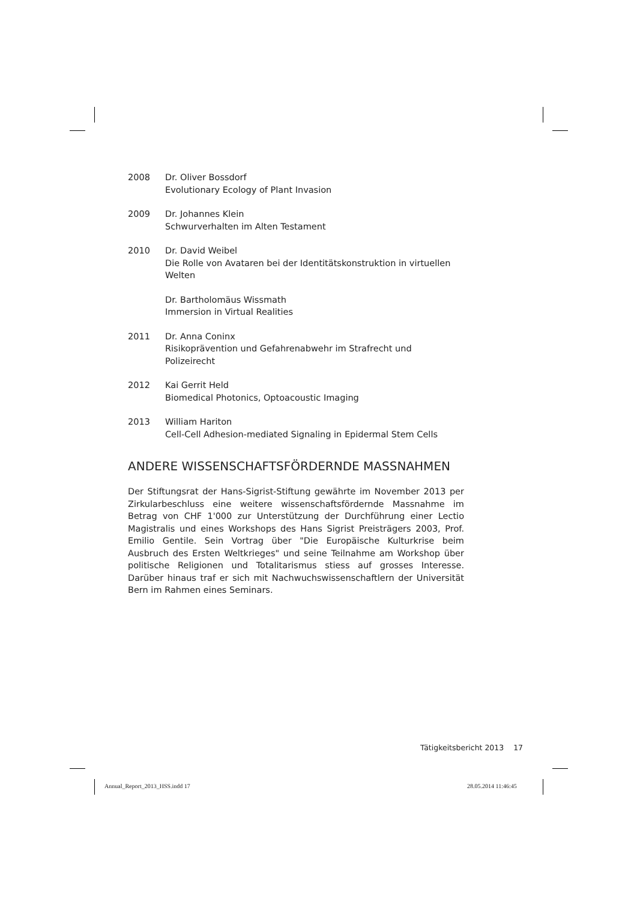2008 Dr. Oliver Bossdorf
Evolutionary Ecology of Plant Invasion
2009 Dr. Johannes Klein
Schwurverhalten im Alten Testament
2010 Dr. David Weibel
Die Rolle von Avataren bei der Identitätskonstruktion in virtuellen Welten
Dr. Bartholomäus Wissmath
Immersion in Virtual Realities
2011 Dr. Anna Coninx
Risikoprävention und Gefahrenabwehr im Strafrecht und Polizeirecht
2012 Kai Gerrit Held
Biomedical Photonics, Optoacoustic Imaging
2013 William Hariton
Cell-Cell Adhesion-mediated Signaling in Epidermal Stem Cells
ANDERE WISSENSCHAFTSFÖRDERNDE MASSNAHMEN
Der Stiftungsrat der Hans-Sigrist-Stiftung gewährte im November 2013 per Zirkularbeschluss eine weitere wissenschaftsfördernde Massnahme im Betrag von CHF 1'000 zur Unterstützung der Durchführung einer Lectio Magistralis und eines Workshops des Hans Sigrist Preisträgers 2003, Prof. Emilio Gentile. Sein Vortrag über "Die Europäische Kulturkrise beim Ausbruch des Ersten Weltkrieges" und seine Teilnahme am Workshop über politische Religionen und Totalitarismus stiess auf grosses Interesse. Darüber hinaus traf er sich mit Nachwuchswissenschaftlern der Universität Bern im Rahmen eines Seminars.
Tätigkeitsbericht 2013 17
Annual_Report_2013_HSS.indd 17 28.05.2014 11:46:45